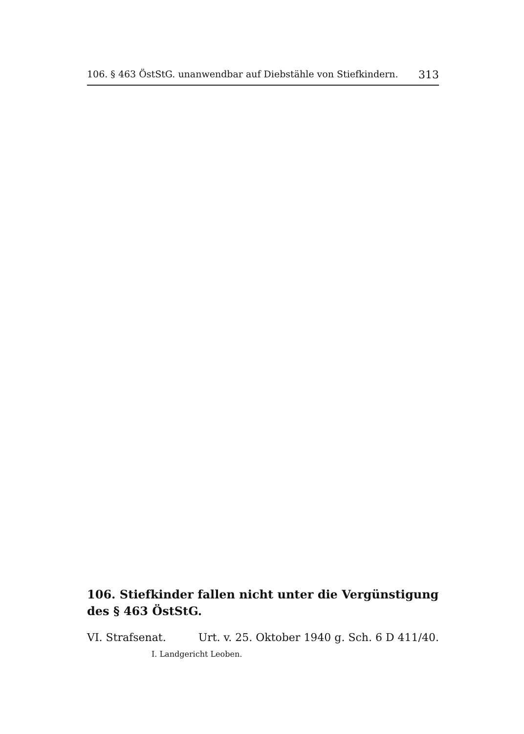106. § 463 ÖstStG. unanwendbar auf Diebstähle von Stiefkindern. 313
106. Stiefkinder fallen nicht unter die Vergünstigung des § 463 ÖstStG.
VI. Strafsenat. Urt. v. 25. Oktober 1940 g. Sch. 6 D 411/40.
I. Landgericht Leoben.